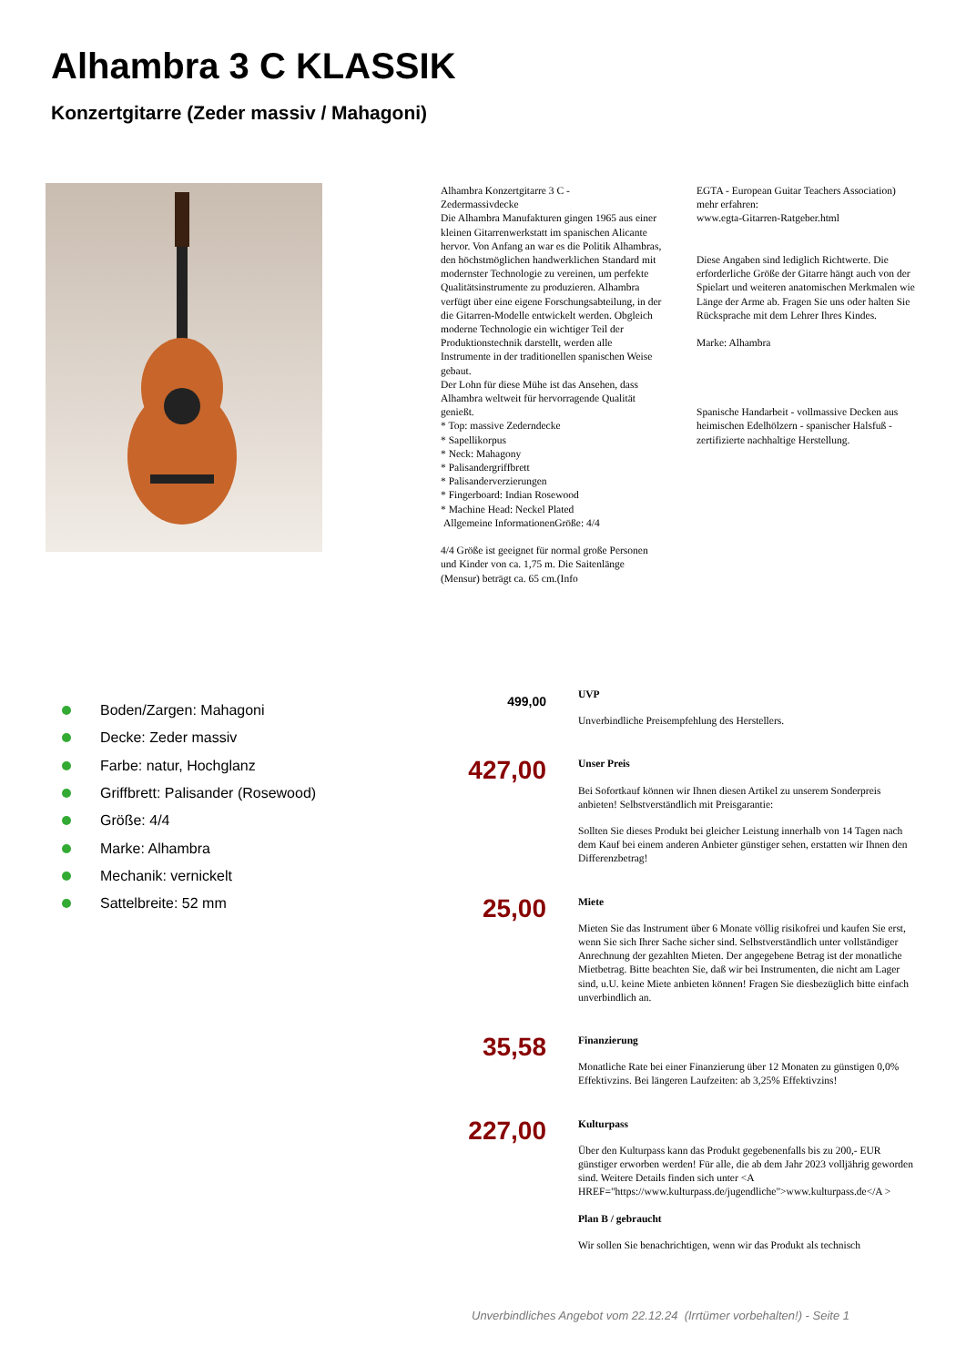Alhambra 3 C KLASSIK
Konzertgitarre (Zeder massiv / Mahagoni)
Alhambra Konzertgitarre 3 C -
Zedermassivdecke
Die Alhambra Manufakturen gingen 1965 aus einer kleinen Gitarrenwerkstatt im spanischen Alicante hervor. Von Anfang an war es die Politik Alhambras, den höchstmöglichen handwerklichen Standard mit modernster Technologie zu vereinen, um perfekte Qualitätsinstrumente zu produzieren. Alhambra verfügt über eine eigene Forschungsabteilung, in der die Gitarren-Modelle entwickelt werden. Obgleich moderne Technologie ein wichtiger Teil der Produktionstechnik darstellt, werden alle Instrumente in der traditionellen spanischen Weise gebaut.
Der Lohn für diese Mühe ist das Ansehen, dass Alhambra weltweit für hervorragende Qualität genießt.
* Top: massive Zederndecke
* Sapellikorpus
* Neck: Mahagony
* Palisandergriffbrett
* Palisanderverzierungen
* Fingerboard: Indian Rosewood
* Machine Head: Neckel Plated
Allgemeine InformationenGröße: 4/4
4/4 Größe ist geeignet für normal große Personen und Kinder von ca. 1,75 m. Die Saitenlänge (Mensur) beträgt ca. 65 cm.(Info
EGTA - European Guitar Teachers Association) mehr erfahren:
www.egta-Gitarren-Ratgeber.html
Diese Angaben sind lediglich Richtwerte. Die erforderliche Größe der Gitarre hängt auch von der Spielart und weiteren anatomischen Merkmalen wie Länge der Arme ab. Fragen Sie uns oder halten Sie Rücksprache mit dem Lehrer Ihres Kindes.
Marke: Alhambra
Spanische Handarbeit - vollmassive Decken aus heimischen Edelhölzern - spanischer Halsfuß - zertifizierte nachhaltige Herstellung.
Boden/Zargen: Mahagoni
Decke: Zeder massiv
Farbe: natur, Hochglanz
Griffbrett: Palisander (Rosewood)
Größe: 4/4
Marke: Alhambra
Mechanik: vernickelt
Sattelbreite: 52 mm
499,00
UVP
Unverbindliche Preisempfehlung des Herstellers.
427,00
Unser Preis
Bei Sofortkauf können wir Ihnen diesen Artikel zu unserem Sonderpreis anbieten! Selbstverständlich mit Preisgarantie:
Sollten Sie dieses Produkt bei gleicher Leistung innerhalb von 14 Tagen nach dem Kauf bei einem anderen Anbieter günstiger sehen, erstatten wir Ihnen den Differenzbetrag!
25,00
Miete
Mieten Sie das Instrument über 6 Monate völlig risikofrei und kaufen Sie erst, wenn Sie sich Ihrer Sache sicher sind. Selbstverständlich unter vollständiger Anrechnung der gezahlten Mieten. Der angegebene Betrag ist der monatliche Mietbetrag. Bitte beachten Sie, daß wir bei Instrumenten, die nicht am Lager sind, u.U. keine Miete anbieten können! Fragen Sie diesbezüglich bitte einfach unverbindlich an.
35,58
Finanzierung
Monatliche Rate bei einer Finanzierung über 12 Monaten zu günstigen 0,0% Effektivzins. Bei längeren Laufzeiten: ab 3,25% Effektivzins!
227,00
Kulturpass
Über den Kulturpass kann das Produkt gegebenenfalls bis zu 200,- EUR günstiger erworben werden! Für alle, die ab dem Jahr 2023 volljährig geworden sind. Weitere Details finden sich unter <A HREF="https://www.kulturpass.de/jugendliche">www.kulturpass.de</A >
Plan B / gebraucht
Wir sollen Sie benachrichtigen, wenn wir das Produkt als technisch
Unverbindliches Angebot vom 22.12.24 (Irrtümer vorbehalten!) - Seite 1